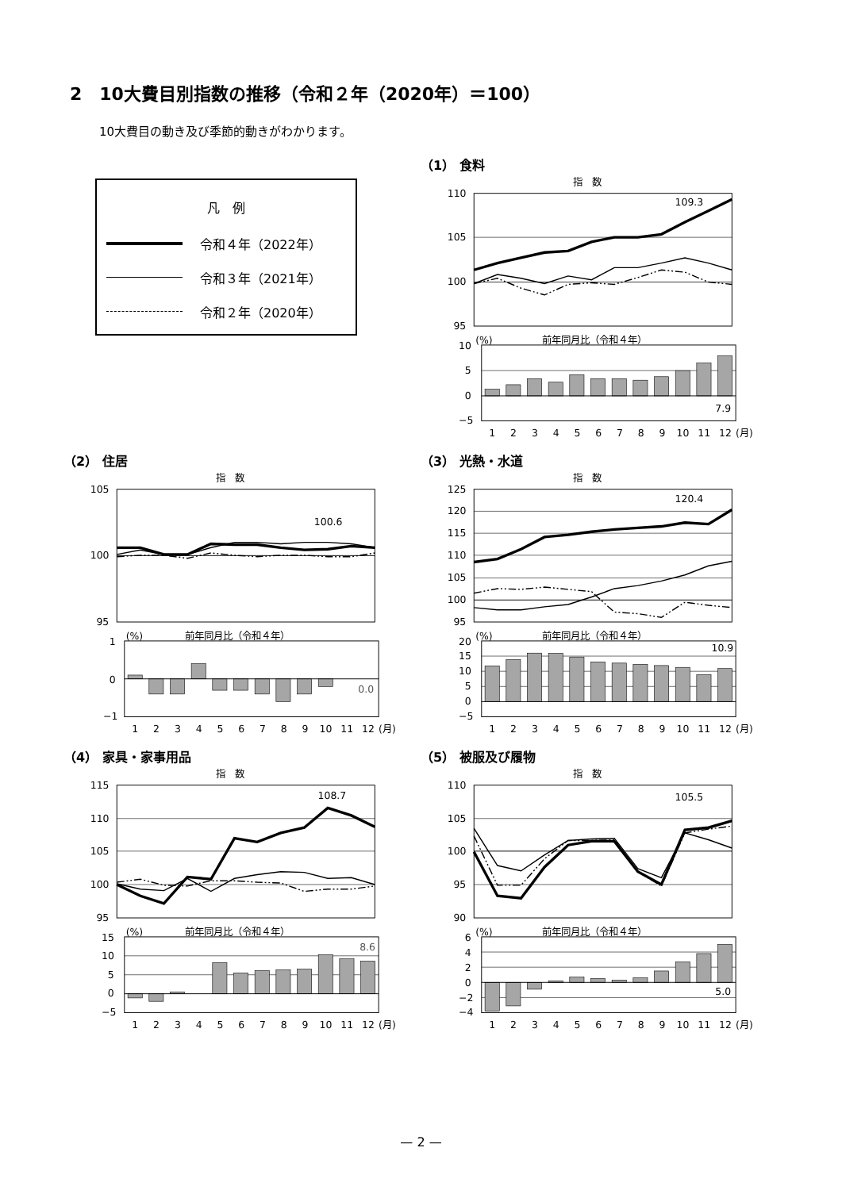2　10大費目別指数の推移（令和２年（2020年）＝100）
10大費目の動き及び季節的動きがわかります。
凡　例
令和４年（2022年）
令和３年（2021年）
令和２年（2020年）
（1） 食料
指　数
110
105
100
95
109.3
(%)
前年同月比（令和４年）
10
5
0
−5
7.9
1
2
3
4
5
6
7
8
9
10
11
12
(月)
（2） 住居
指　数
105
100
95
100.6
(%)
前年同月比（令和４年）
1
0
−1
0.0
1
2
3
4
5
6
7
8
9
10
11
12
(月)
（3） 光熱・水道
指　数
125
120
115
110
105
100
95
120.4
(%)
前年同月比（令和４年）
20
15
10
5
0
−5
10.9
1
2
3
4
5
6
7
8
9
10
11
12
(月)
（4） 家具・家事用品
指　数
115
110
105
100
95
108.7
(%)
前年同月比（令和４年）
15
10
5
0
−5
8.6
1
2
3
4
5
6
7
8
9
10
11
12
(月)
（5） 被服及び履物
指　数
110
105
100
95
90
105.5
(%)
前年同月比（令和４年）
6
4
2
0
−2
−4
5.0
1
2
3
4
5
6
7
8
9
10
11
12
(月)
— 2 —